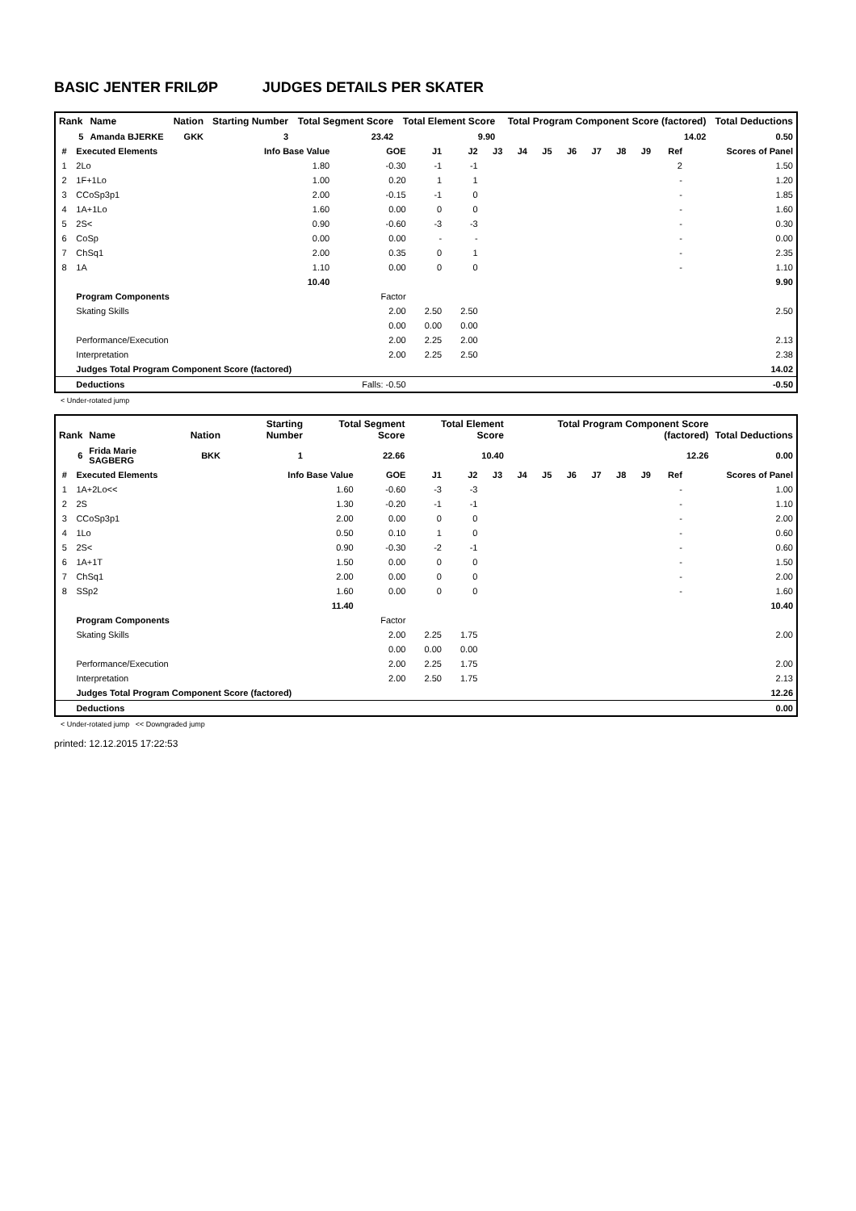BASIC JENTER FRILØP JUDGES DETAILS PER SKATER
| Rank | Name | Nation | Starting Number | Total Segment Score | Total Element Score | Total Program Component Score (factored) | Total Deductions |
| --- | --- | --- | --- | --- | --- | --- | --- |
| 5 | Amanda BJERKE | GKK | 3 | 23.42 | 9.90 | 14.02 | 0.50 |
| # | Executed Elements | Info Base Value | GOE | J1 | J2 | J3 | J4 | J5 | J6 | J7 | J8 | J9 | Ref | Scores of Panel |
| --- | --- | --- | --- | --- | --- | --- | --- | --- | --- | --- | --- | --- | --- | --- |
| 1 | 2Lo | 1.80 | -0.30 | -1 | -1 | | | | | | | | 2 | 1.50 |
| 2 | 1F+1Lo | 1.00 | 0.20 | 1 | 1 | | | | | | | | - | 1.20 |
| 3 | CCoSp3p1 | 2.00 | -0.15 | -1 | 0 | | | | | | | | - | 1.85 |
| 4 | 1A+1Lo | 1.60 | 0.00 | 0 | 0 | | | | | | | | - | 1.60 |
| 5 | 2S< | 0.90 | -0.60 | -3 | -3 | | | | | | | | - | 0.30 |
| 6 | CoSp | 0.00 | 0.00 | - | - | | | | | | | | - | 0.00 |
| 7 | ChSq1 | 2.00 | 0.35 | 0 | 1 | | | | | | | | - | 2.35 |
| 8 | 1A | 1.10 | 0.00 | 0 | 0 | | | | | | | | - | 1.10 |
| | | 10.40 | | | | | | | | | | | | 9.90 |
| | Program Components | | Factor | | | | | | | | | | | |
| | Skating Skills | | 2.00 | 2.50 | 2.50 | | | | | | | | | 2.50 |
| | | | 0.00 | 0.00 | 0.00 | | | | | | | | | |
| | Performance/Execution | | 2.00 | 2.25 | 2.00 | | | | | | | | | 2.13 |
| | Interpretation | | 2.00 | 2.25 | 2.50 | | | | | | | | | 2.38 |
| | Judges Total Program Component Score (factored) | | | | | | | | | | | | | 14.02 |
| | Deductions | | Falls: -0.50 | | | | | | | | | | | -0.50 |
< Under-rotated jump
| Rank | Name | Nation | Starting Number | Total Segment Score | Total Element Score | Total Program Component Score (factored) | Total Deductions |
| --- | --- | --- | --- | --- | --- | --- | --- |
| 6 | Frida Marie SAGBERG | BKK | 1 | 22.66 | 10.40 | 12.26 | 0.00 |
| # | Executed Elements | Info Base Value | GOE | J1 | J2 | J3 | J4 | J5 | J6 | J7 | J8 | J9 | Ref | Scores of Panel |
| --- | --- | --- | --- | --- | --- | --- | --- | --- | --- | --- | --- | --- | --- | --- |
| 1 | 1A+2Lo<< | 1.60 | -0.60 | -3 | -3 | | | | | | | | - | 1.00 |
| 2 | 2S | 1.30 | -0.20 | -1 | -1 | | | | | | | | - | 1.10 |
| 3 | CCoSp3p1 | 2.00 | 0.00 | 0 | 0 | | | | | | | | - | 2.00 |
| 4 | 1Lo | 0.50 | 0.10 | 1 | 0 | | | | | | | | - | 0.60 |
| 5 | 2S< | 0.90 | -0.30 | -2 | -1 | | | | | | | | - | 0.60 |
| 6 | 1A+1T | 1.50 | 0.00 | 0 | 0 | | | | | | | | - | 1.50 |
| 7 | ChSq1 | 2.00 | 0.00 | 0 | 0 | | | | | | | | - | 2.00 |
| 8 | SSp2 | 1.60 | 0.00 | 0 | 0 | | | | | | | | - | 1.60 |
| | | 11.40 | | | | | | | | | | | | 10.40 |
| | Program Components | | Factor | | | | | | | | | | | |
| | Skating Skills | | 2.00 | 2.25 | 1.75 | | | | | | | | | 2.00 |
| | | | 0.00 | 0.00 | 0.00 | | | | | | | | | |
| | Performance/Execution | | 2.00 | 2.25 | 1.75 | | | | | | | | | 2.00 |
| | Interpretation | | 2.00 | 2.50 | 1.75 | | | | | | | | | 2.13 |
| | Judges Total Program Component Score (factored) | | | | | | | | | | | | | 12.26 |
| | Deductions | | | | | | | | | | | | | 0.00 |
< Under-rotated jump << Downgraded jump
printed: 12.12.2015 17:22:53